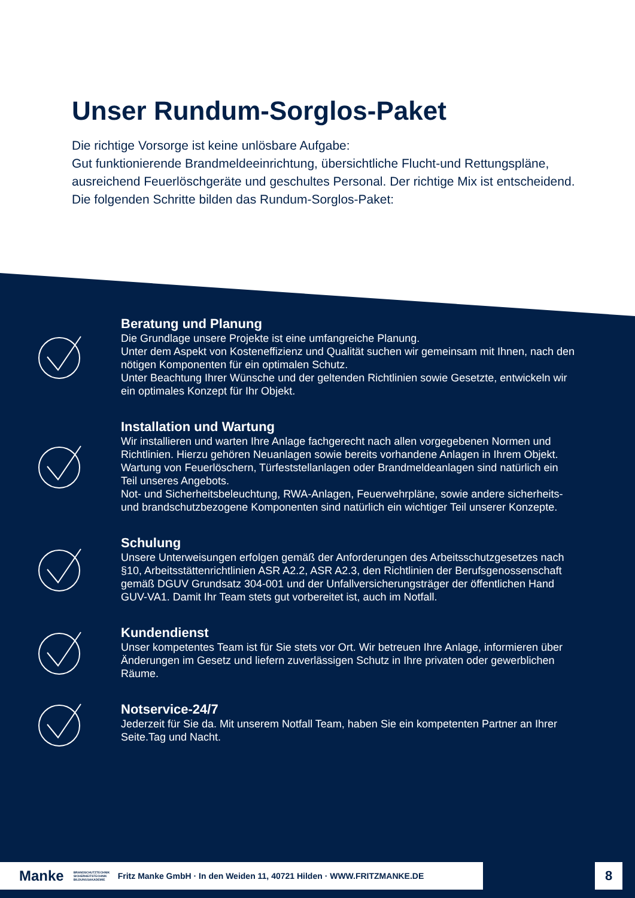Unser Rundum-Sorglos-Paket
Die richtige Vorsorge ist keine unlösbare Aufgabe:
Gut funktionierende Brandmeldeeinrichtung, übersichtliche Flucht-und Rettungspläne,
ausreichend Feuerlöschgeräte und geschultes Personal. Der richtige Mix ist entscheidend.
Die folgenden Schritte bilden das Rundum-Sorglos-Paket:
Beratung und Planung
Die Grundlage unsere Projekte ist eine umfangreiche Planung.
Unter dem Aspekt von Kosteneffizienz und Qualität suchen wir gemeinsam mit Ihnen, nach den nötigen Komponenten für ein optimalen Schutz.
Unter Beachtung Ihrer Wünsche und der geltenden Richtlinien sowie Gesetzte, entwickeln wir ein optimales Konzept für Ihr Objekt.
Installation und Wartung
Wir installieren und warten Ihre Anlage fachgerecht nach allen vorgegebenen Normen und Richtlinien. Hierzu gehören Neuanlagen sowie bereits vorhandene Anlagen in Ihrem Objekt.
Wartung von Feuerlöschern, Türfeststellanlagen oder Brandmeldeanlagen sind natürlich ein Teil unseres Angebots.
Not- und Sicherheitsbeleuchtung, RWA-Anlagen, Feuerwehrpläne, sowie andere sicherheits- und brandschutzbezogene Komponenten sind natürlich ein wichtiger Teil unserer Konzepte.
Schulung
Unsere Unterweisungen erfolgen gemäß der Anforderungen des Arbeitsschutzgesetzes nach §10, Arbeitsstättenrichtlinien ASR A2.2, ASR A2.3, den Richtlinien der Berufsgenossenschaft gemäß DGUV Grundsatz 304-001 und der Unfallversicherungsträger der öffentlichen Hand GUV-VA1. Damit Ihr Team stets gut vorbereitet ist, auch im Notfall.
Kundendienst
Unser kompetentes Team ist für Sie stets vor Ort. Wir betreuen Ihre Anlage, informieren über Änderungen im Gesetz und liefern zuverlässigen Schutz in Ihre privaten oder gewerblichen Räume.
Notservice-24/7
Jederzeit für Sie da. Mit unserem Notfall Team, haben Sie ein kompetenten Partner an Ihrer Seite.Tag und Nacht.
Manke BRANDSCHUTZTECHNIK SICHERHEITSTECHNIK BILDUNGSAKADEMIE Fritz Manke GmbH · In den Weiden 11, 40721 Hilden · WWW.FRITZMANKE.DE
8